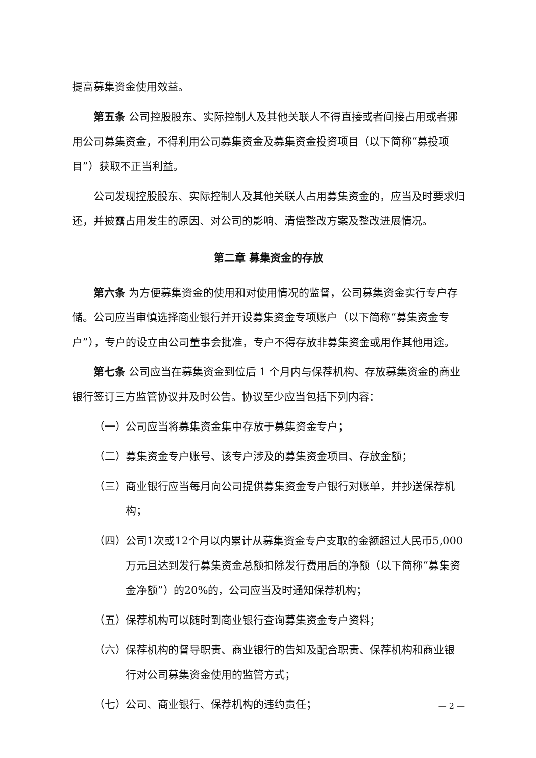提高募集资金使用效益。
第五条 公司控股股东、实际控制人及其他关联人不得直接或者间接占用或者挪用公司募集资金，不得利用公司募集资金及募集资金投资项目（以下简称“募投项目”）获取不正当利益。
公司发现控股股东、实际控制人及其他关联人占用募集资金的，应当及时要求归还，并披露占用发生的原因、对公司的影响、清偿整改方案及整改进展情况。
第二章 募集资金的存放
第六条 为方便募集资金的使用和对使用情况的监督，公司募集资金实行专户存储。公司应当审慎选择商业银行并开设募集资金专项账户（以下简称“募集资金专户”），专户的设立由公司董事会批准，专户不得存放非募集资金或用作其他用途。
第七条 公司应当在募集资金到位后 1 个月内与保荐机构、存放募集资金的商业银行签订三方监管协议并及时公告。协议至少应当包括下列内容：
（一）公司应当将募集资金集中存放于募集资金专户；
（二）募集资金专户账号、该专户涉及的募集资金项目、存放金额；
（三）商业银行应当每月向公司提供募集资金专户银行对账单，并抄送保荐机构；
（四）公司1次或12个月以内累计从募集资金专户支取的金额超过人民币5,000万元且达到发行募集资金总额扣除发行费用后的净额（以下简称“募集资金净额”）的20%的，公司应当及时通知保荐机构；
（五）保荐机构可以随时到商业银行查询募集资金专户资料；
（六）保荐机构的督导职责、商业银行的告知及配合职责、保荐机构和商业银行对公司募集资金使用的监管方式；
（七）公司、商业银行、保荐机构的违约责任；
— 2 —